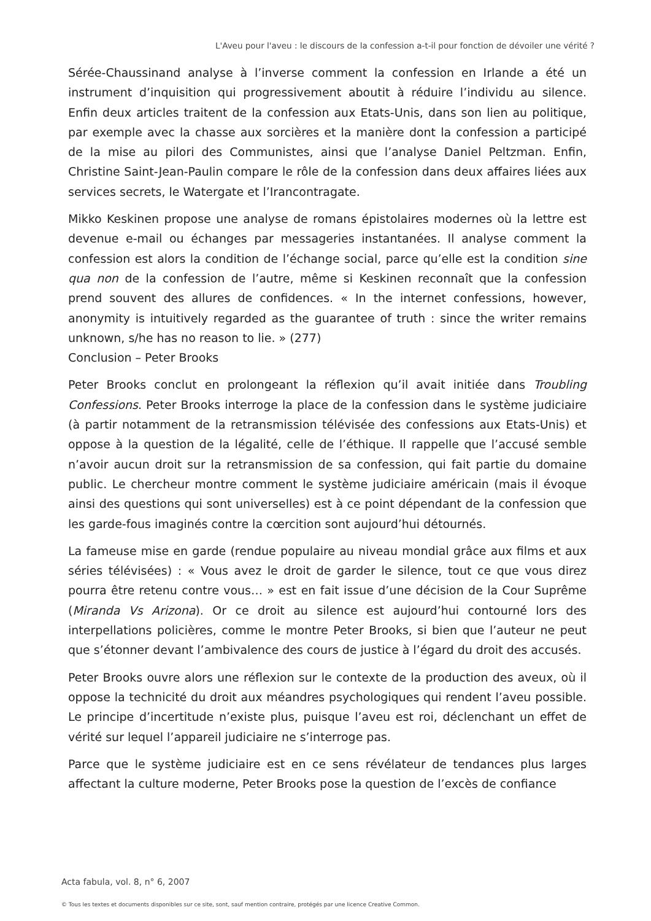L'Aveu pour l'aveu : le discours de la confession a-t-il pour fonction de dévoiler une vérité ?
Sérée-Chaussinand analyse à l’inverse comment la confession en Irlande a été un instrument d’inquisition qui progressivement aboutit à réduire l’individu au silence. Enfin deux articles traitent de la confession aux Etats-Unis, dans son lien au politique, par exemple avec la chasse aux sorcières et la manière dont la confession a participé de la mise au pilori des Communistes, ainsi que l’analyse Daniel Peltzman. Enfin, Christine Saint-Jean-Paulin compare le rôle de la confession dans deux affaires liées aux services secrets, le Watergate et l’Irancontragate.
Mikko Keskinen propose une analyse de romans épistolaires modernes où la lettre est devenue e-mail ou échanges par messageries instantanées. Il analyse comment la confession est alors la condition de l’échange social, parce qu’elle est la condition sine qua non de la confession de l’autre, même si Keskinen reconnaît que la confession prend souvent des allures de confidences. « In the internet confessions, however, anonymity is intuitively regarded as the guarantee of truth : since the writer remains unknown, s/he has no reason to lie. » (277)
Conclusion – Peter Brooks
Peter Brooks conclut en prolongeant la réflexion qu’il avait initiée dans Troubling Confessions. Peter Brooks interroge la place de la confession dans le système judiciaire (à partir notamment de la retransmission télévisée des confessions aux Etats-Unis) et oppose à la question de la légalité, celle de l’éthique. Il rappelle que l’accusé semble n’avoir aucun droit sur la retransmission de sa confession, qui fait partie du domaine public. Le chercheur montre comment le système judiciaire américain (mais il évoque ainsi des questions qui sont universelles) est à ce point dépendant de la confession que les garde-fous imaginés contre la cœrcition sont aujourd’hui détournés.
La fameuse mise en garde (rendue populaire au niveau mondial grâce aux films et aux séries télévisées) : « Vous avez le droit de garder le silence, tout ce que vous direz pourra être retenu contre vous… » est en fait issue d’une décision de la Cour Suprême (Miranda Vs Arizona). Or ce droit au silence est aujourd’hui contourné lors des interpellations policières, comme le montre Peter Brooks, si bien que l’auteur ne peut que s’étonner devant l’ambivalence des cours de justice à l’égard du droit des accusés.
Peter Brooks ouvre alors une réflexion sur le contexte de la production des aveux, où il oppose la technicité du droit aux méandres psychologiques qui rendent l’aveu possible. Le principe d’incertitude n’existe plus, puisque l’aveu est roi, déclenchant un effet de vérité sur lequel l’appareil judiciaire ne s’interroge pas.
Parce que le système judiciaire est en ce sens révélateur de tendances plus larges affectant la culture moderne, Peter Brooks pose la question de l’excès de confiance
Acta fabula, vol. 8, n° 6, 2007
© Tous les textes et documents disponibles sur ce site, sont, sauf mention contraire, protégés par une licence Creative Common.